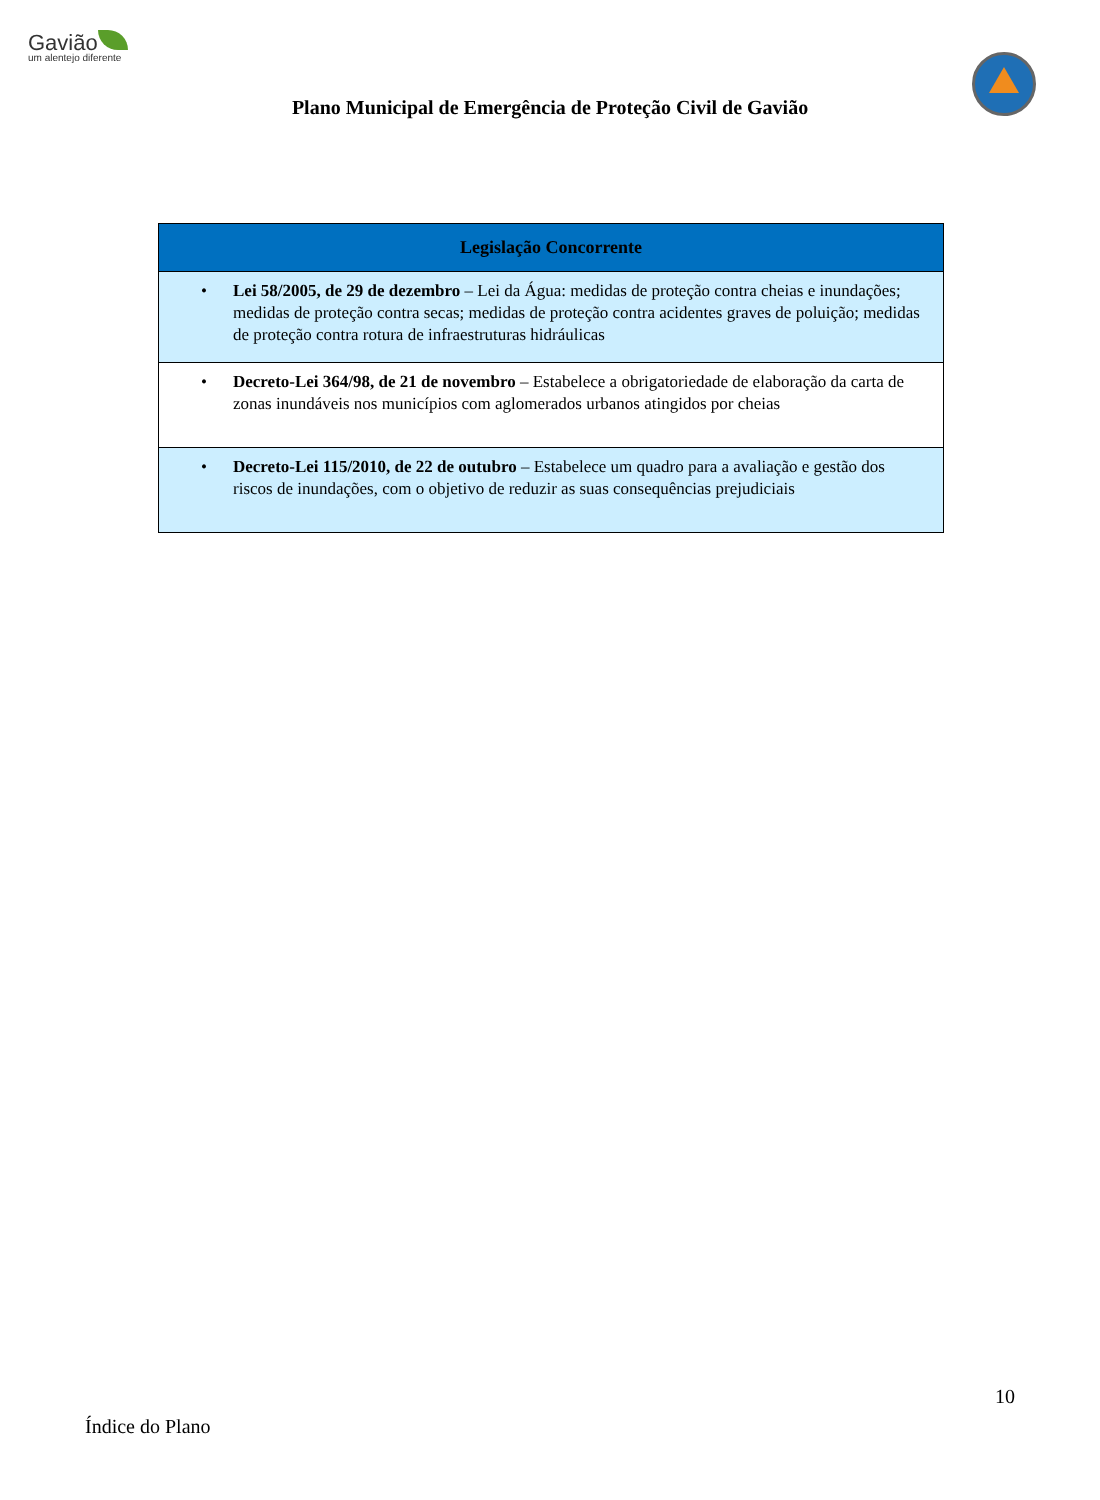Gavião
um alentejo diferente
Plano Municipal de Emergência de Proteção Civil de Gavião
| Legislação Concorrente |
| --- |
| • Lei 58/2005, de 29 de dezembro – Lei da Água: medidas de proteção contra cheias e inundações; medidas de proteção contra secas; medidas de proteção contra acidentes graves de poluição; medidas de proteção contra rotura de infraestruturas hidráulicas |
| • Decreto-Lei 364/98, de 21 de novembro – Estabelece a obrigatoriedade de elaboração da carta de zonas inundáveis nos municípios com aglomerados urbanos atingidos por cheias |
| • Decreto-Lei 115/2010, de 22 de outubro – Estabelece um quadro para a avaliação e gestão dos riscos de inundações, com o objetivo de reduzir as suas consequências prejudiciais |
10
Índice do Plano